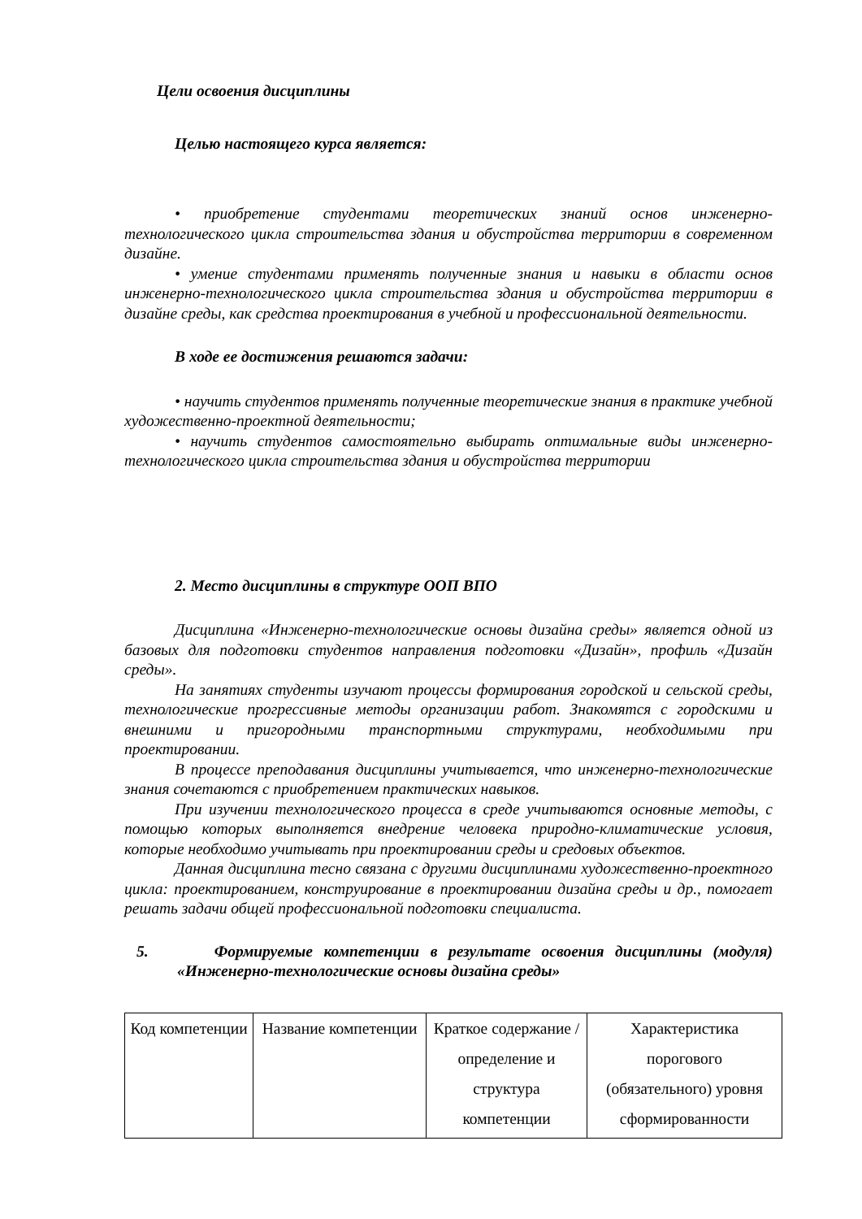Цели освоения дисциплины
Целью настоящего курса является:
• приобретение студентами теоретических знаний основ инженерно-технологического цикла строительства здания и обустройства территории в современном дизайне.
• умение студентами применять полученные знания и навыки в области основ инженерно-технологического цикла строительства здания и обустройства территории в дизайне среды, как средства проектирования в учебной и профессиональной деятельности.
В ходе ее достижения решаются задачи:
• научить студентов применять полученные теоретические знания в практике учебной художественно-проектной деятельности;
• научить студентов самостоятельно выбирать оптимальные виды инженерно-технологического цикла строительства здания и обустройства территории
2. Место дисциплины в структуре ООП ВПО
Дисциплина «Инженерно-технологические основы дизайна среды» является одной из базовых для подготовки студентов направления подготовки «Дизайн», профиль «Дизайн среды».
На занятиях студенты изучают процессы формирования городской и сельской среды, технологические прогрессивные методы организации работ. Знакомятся с городскими и внешними и пригородными транспортными структурами, необходимыми при проектировании.
В процессе преподавания дисциплины учитывается, что инженерно-технологические знания сочетаются с приобретением практических навыков.
При изучении технологического процесса в среде учитываются основные методы, с помощью которых выполняется внедрение человека природно-климатические условия, которые необходимо учитывать при проектировании среды и средовых объектов.
Данная дисциплина тесно связана с другими дисциплинами художественно-проектного цикла: проектированием, конструирование в проектировании дизайна среды и др., помогает решать задачи общей профессиональной подготовки специалиста.
5. Формируемые компетенции в результате освоения дисциплины (модуля) «Инженерно-технологические основы дизайна среды»
| Код компетенции | Название компетенции | Краткое содержание /определение и структура компетенции | Характеристика порогового (обязательного) уровня сформированности |